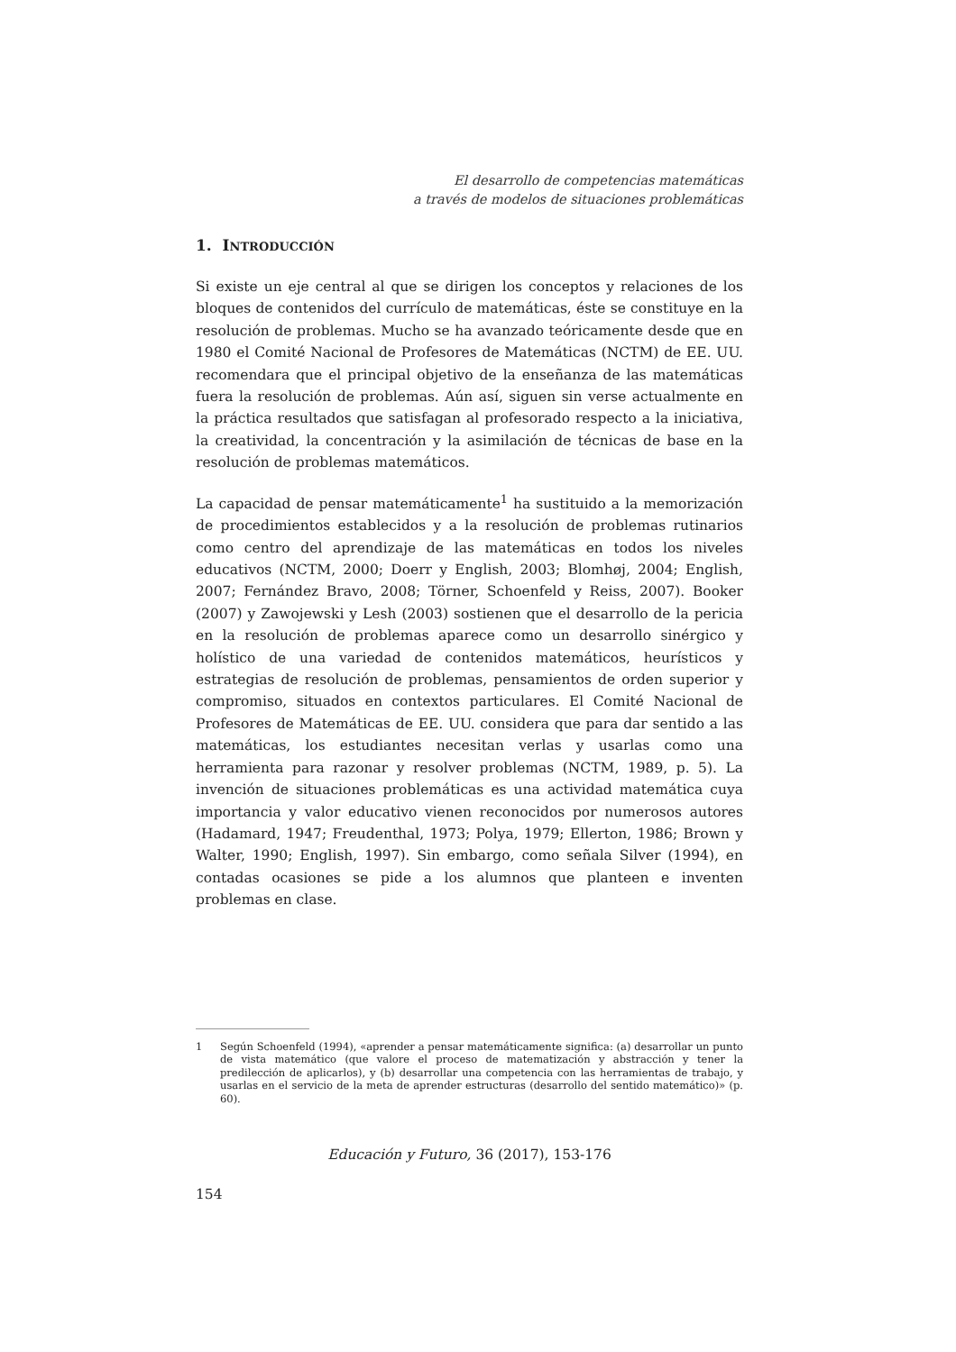El desarrollo de competencias matemáticas
a través de modelos de situaciones problemáticas
1. INTRODUCCIÓN
Si existe un eje central al que se dirigen los conceptos y relaciones de los bloques de contenidos del currículo de matemáticas, éste se constituye en la resolución de problemas. Mucho se ha avanzado teóricamente desde que en 1980 el Comité Nacional de Profesores de Matemáticas (NCTM) de EE. UU. recomendara que el principal objetivo de la enseñanza de las matemáticas fuera la resolución de problemas. Aún así, siguen sin verse actualmente en la práctica resultados que satisfagan al profesorado respecto a la iniciativa, la creatividad, la concentración y la asimilación de técnicas de base en la resolución de problemas matemáticos.
La capacidad de pensar matemáticamente<sup>1</sup> ha sustituido a la memorización de procedimientos establecidos y a la resolución de problemas rutinarios como centro del aprendizaje de las matemáticas en todos los niveles educativos (NCTM, 2000; Doerr y English, 2003; Blomhøj, 2004; English, 2007; Fernández Bravo, 2008; Törner, Schoenfeld y Reiss, 2007). Booker (2007) y Zawojewski y Lesh (2003) sostienen que el desarrollo de la pericia en la resolución de problemas aparece como un desarrollo sinérgico y holístico de una variedad de contenidos matemáticos, heurísticos y estrategias de resolución de problemas, pensamientos de orden superior y compromiso, situados en contextos particulares. El Comité Nacional de Profesores de Matemáticas de EE. UU. considera que para dar sentido a las matemáticas, los estudiantes necesitan verlas y usarlas como una herramienta para razonar y resolver problemas (NCTM, 1989, p. 5). La invención de situaciones problemáticas es una actividad matemática cuya importancia y valor educativo vienen reconocidos por numerosos autores (Hadamard, 1947; Freudenthal, 1973; Polya, 1979; Ellerton, 1986; Brown y Walter, 1990; English, 1997). Sin embargo, como señala Silver (1994), en contadas ocasiones se pide a los alumnos que planteen e inventen problemas en clase.
1 Según Schoenfeld (1994), «aprender a pensar matemáticamente significa: (a) desarrollar un punto de vista matemático (que valore el proceso de matematización y abstracción y tener la predilección de aplicarlos), y (b) desarrollar una competencia con las herramientas de trabajo, y usarlas en el servicio de la meta de aprender estructuras (desarrollo del sentido matemático)» (p. 60).
Educación y Futuro, 36 (2017), 153-176
154